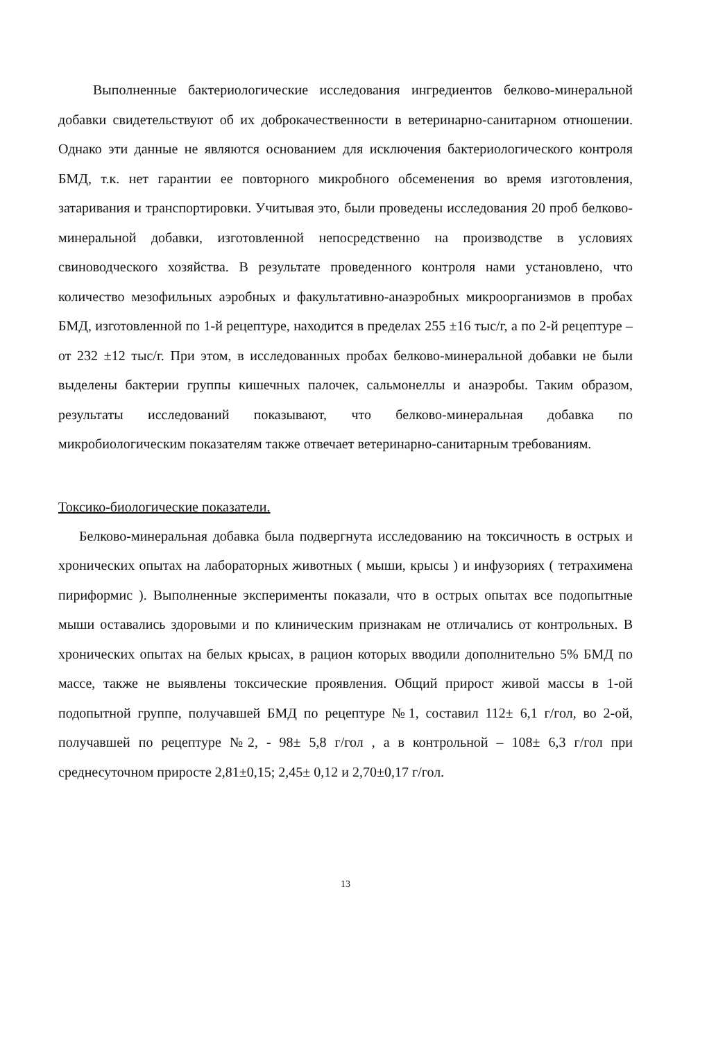Выполненные бактериологические исследования ингредиентов белково-минеральной добавки свидетельствуют об их доброкачественности в ветеринарно-санитарном отношении. Однако эти данные не являются основанием для исключения бактериологического контроля БМД, т.к. нет гарантии ее повторного микробного обсеменения во время изготовления, затаривания и транспортировки. Учитывая это, были проведены исследования 20 проб белково-минеральной добавки, изготовленной непосредственно на производстве в условиях свиноводческого хозяйства. В результате проведенного контроля нами установлено, что количество мезофильных аэробных и факультативно-анаэробных микроорганизмов в пробах БМД, изготовленной по 1-й рецептуре, находится в пределах 255 ±16 тыс/г, а по 2-й рецептуре – от 232 ±12 тыс/г. При этом, в исследованных пробах белково-минеральной добавки не были выделены бактерии группы кишечных палочек, сальмонеллы и анаэробы. Таким образом, результаты исследований показывают, что белково-минеральная добавка по микробиологическим показателям также отвечает ветеринарно-санитарным требованиям.
Токсико-биологические показатели.
Белково-минеральная добавка была подвергнута исследованию на токсичность в острых и хронических опытах на лабораторных животных ( мыши, крысы ) и инфузориях ( тетрахимена пириформис ). Выполненные эксперименты показали, что в острых опытах все подопытные мыши оставались здоровыми и по клиническим признакам не отличались от контрольных. В хронических опытах на белых крысах, в рацион которых вводили дополнительно 5% БМД по массе, также не выявлены токсические проявления. Общий прирост живой массы в 1-ой подопытной группе, получавшей БМД по рецептуре №1, составил 112± 6,1 г/гол, во 2-ой, получавшей по рецептуре №2, - 98± 5,8 г/гол , а в контрольной – 108± 6,3 г/гол при среднесуточном приросте 2,81±0,15; 2,45± 0,12 и 2,70±0,17 г/гол.
13